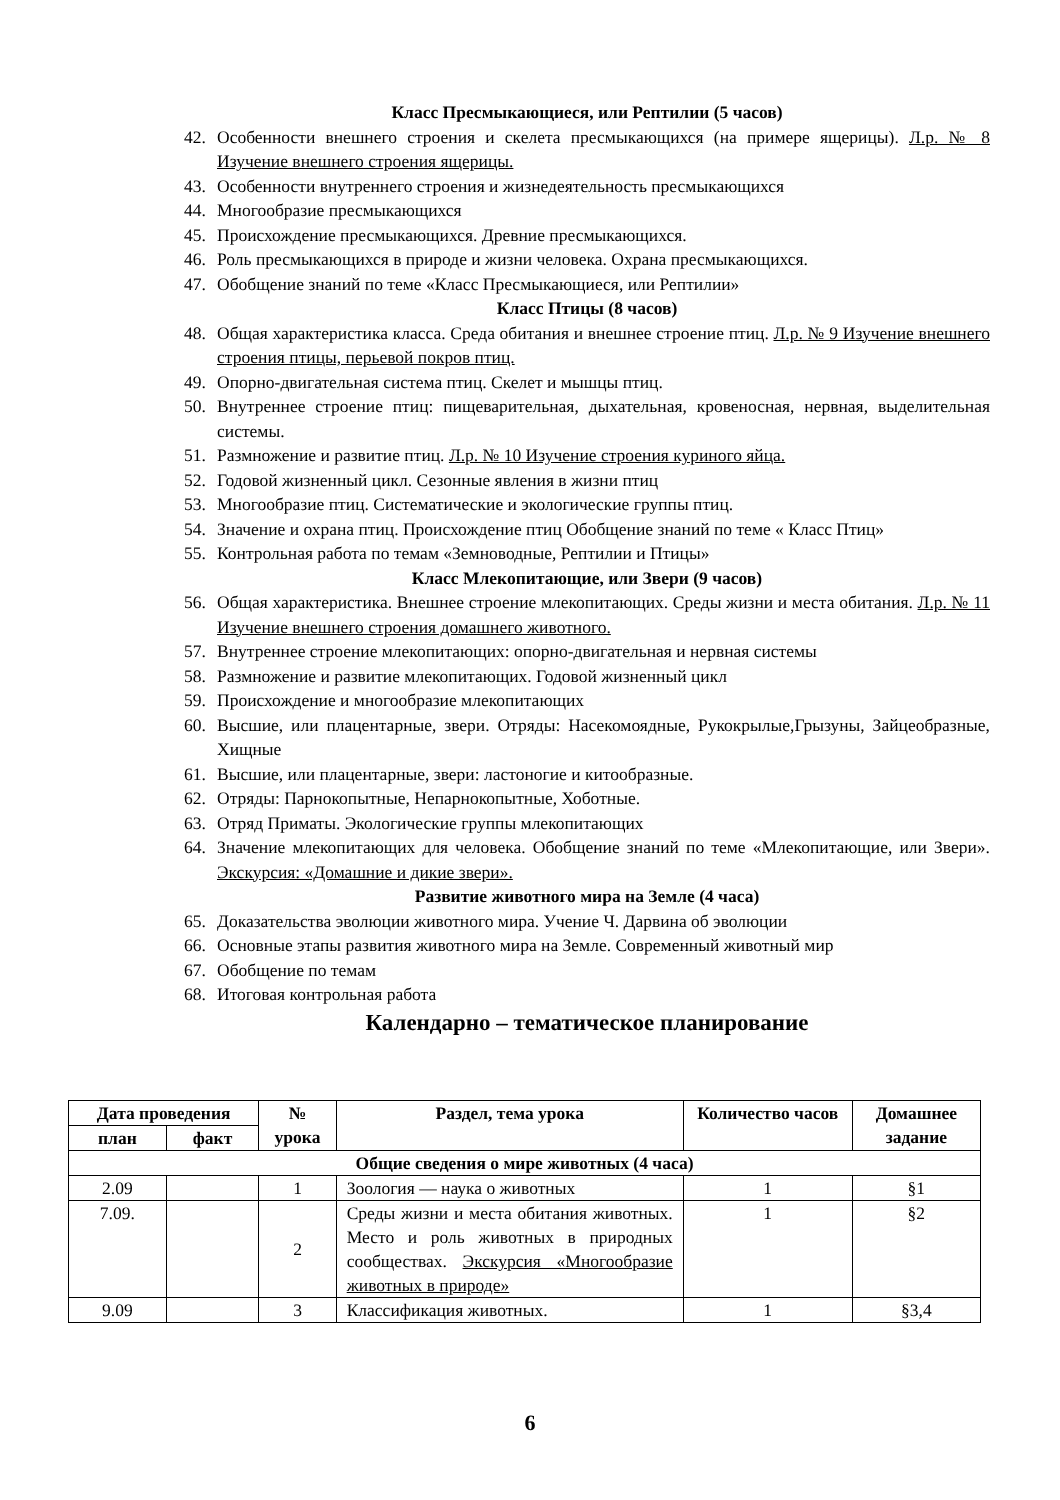Класс Пресмыкающиеся, или Рептилии (5 часов)
42. Особенности внешнего строения и скелета пресмыкающихся (на примере ящерицы). Л.р. № 8 Изучение внешнего строения ящерицы.
43. Особенности внутреннего строения и жизнедеятельность пресмыкающихся
44. Многообразие пресмыкающихся
45. Происхождение пресмыкающихся. Древние пресмыкающихся.
46. Роль пресмыкающихся в природе и жизни человека. Охрана пресмыкающихся.
47. Обобщение знаний по теме «Класс Пресмыкающиеся, или Рептилии»
Класс Птицы (8 часов)
48. Общая характеристика класса. Среда обитания и внешнее строение птиц. Л.р. № 9 Изучение внешнего строения птицы, перьевой покров птиц.
49. Опорно-двигательная система птиц. Скелет и мышцы птиц.
50. Внутреннее строение птиц: пищеварительная, дыхательная, кровеносная, нервная, выделительная системы.
51. Размножение и развитие птиц. Л.р. № 10 Изучение строения куриного яйца.
52. Годовой жизненный цикл. Сезонные явления в жизни птиц
53. Многообразие птиц. Систематические и экологические группы птиц.
54. Значение и охрана птиц. Происхождение птиц Обобщение знаний по теме « Класс Птиц»
55. Контрольная работа по темам «Земноводные, Рептилии и Птицы»
Класс Млекопитающие, или Звери (9 часов)
56. Общая характеристика. Внешнее строение млекопитающих. Среды жизни и места обитания. Л.р. № 11 Изучение внешнего строения домашнего животного.
57. Внутреннее строение млекопитающих: опорно-двигательная и нервная системы
58. Размножение и развитие млекопитающих. Годовой жизненный цикл
59. Происхождение и многообразие млекопитающих
60. Высшие, или плацентарные, звери. Отряды: Насекомоядные, Рукокрылые,Грызуны, Зайцеобразные, Хищные
61. Высшие, или плацентарные, звери: ластоногие и китообразные.
62. Отряды: Парнокопытные, Непарнокопытные, Хоботные.
63. Отряд Приматы. Экологические группы млекопитающих
64. Значение млекопитающих для человека. Обобщение знаний по теме «Млекопитающие, или Звери». Экскурсия: «Домашние и дикие звери».
Развитие животного мира на Земле (4 часа)
65. Доказательства эволюции животного мира. Учение Ч. Дарвина об эволюции
66. Основные этапы развития животного мира на Земле. Современный животный мир
67. Обобщение по темам
68. Итоговая контрольная работа
Календарно – тематическое планирование
| Дата проведения | | № урока | Раздел, тема урока | Количество часов | Домашнее задание |
| --- | --- | --- | --- | --- | --- |
| план | факт | | | | |
| Общие сведения о мире животных (4 часа) | | | | | |
| 2.09 | | 1 | Зоология — наука о животных | 1 | §1 |
| 7.09. | | 2 | Среды жизни и места обитания животных. Место и роль животных в природных сообществах. Экскурсия «Многообразие животных в природе» | 1 | §2 |
| 9.09 | | 3 | Классификация животных. | 1 | §3,4 |
6